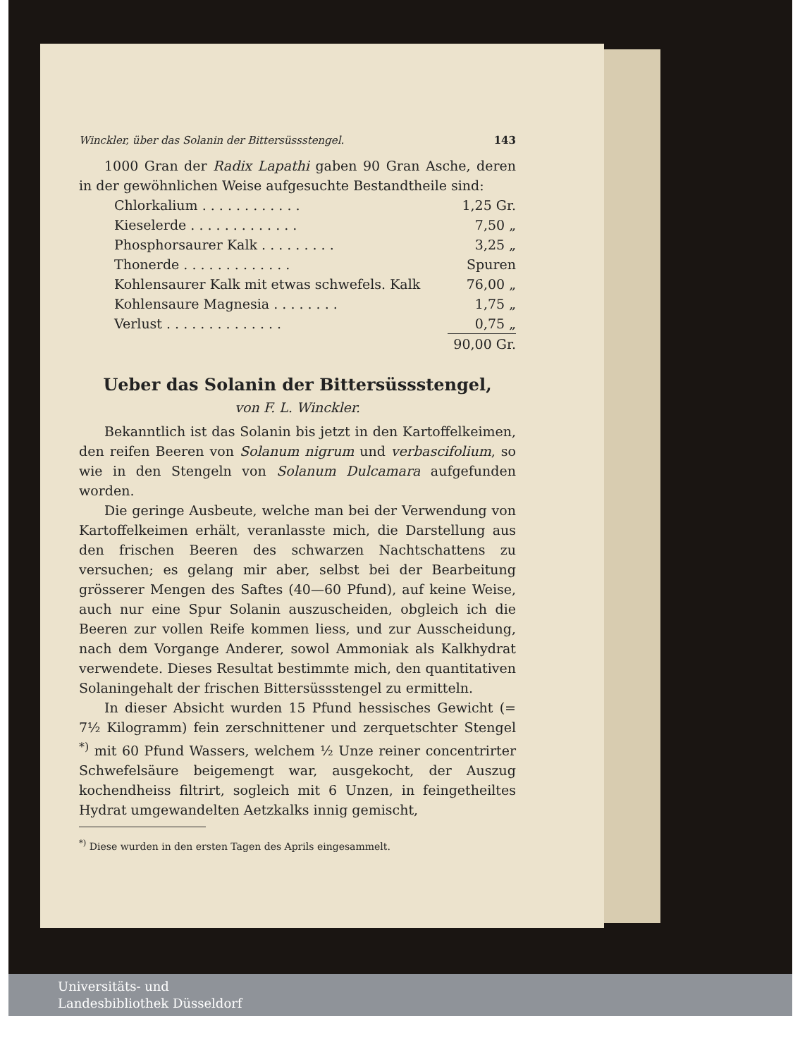Winckler, über das Solanin der Bittersüssstengel. 143
1000 Gran der Radix Lapathi gaben 90 Gran Asche, deren in der gewöhnlichen Weise aufgesuchte Bestandtheile sind:
| Chlorkalium . . . . . . . . . . . . | 1,25 Gr. |
| Kieselerde . . . . . . . . . . . . . | 7,50 „ |
| Phosphorsaurer Kalk . . . . . . . . . | 3,25 „ |
| Thonerde . . . . . . . . . . . . . | Spuren |
| Kohlensaurer Kalk mit etwas schwefels. Kalk | 76,00 „ |
| Kohlensaure Magnesia . . . . . . . . | 1,75 „ |
| Verlust . . . . . . . . . . . . . . | 0,75 „ |
| | 90,00 Gr. |
Ueber das Solanin der Bittersüssstengel,
von F. L. Winckler.
Bekanntlich ist das Solanin bis jetzt in den Kartoffelkeimen, den reifen Beeren von Solanum nigrum und verbascifolium, so wie in den Stengeln von Solanum Dulcamara aufgefunden worden.
Die geringe Ausbeute, welche man bei der Verwendung von Kartoffelkeimen erhält, veranlasste mich, die Darstellung aus den frischen Beeren des schwarzen Nachtschattens zu versuchen; es gelang mir aber, selbst bei der Bearbeitung grösserer Mengen des Saftes (40—60 Pfund), auf keine Weise, auch nur eine Spur Solanin auszuscheiden, obgleich ich die Beeren zur vollen Reife kommen liess, und zur Ausscheidung, nach dem Vorgange Anderer, sowol Ammoniak als Kalkhydrat verwendete. Dieses Resultat bestimmte mich, den quantitativen Solaningehalt der frischen Bittersüssstengel zu ermitteln.
In dieser Absicht wurden 15 Pfund hessisches Gewicht (= 7½ Kilogramm) fein zerschnittener und zerquetschter Stengel <sup>*)</sup> mit 60 Pfund Wassers, welchem ½ Unze reiner concentrirter Schwefelsäure beigemengt war, ausgekocht, der Auszug kochendheiss filtrirt, sogleich mit 6 Unzen, in feingetheiltes Hydrat umgewandelten Aetzkalks innig gemischt,
<sup>*)</sup> Diese wurden in den ersten Tagen des Aprils eingesammelt.
Universitäts- und
Landesbibliothek Düsseldorf